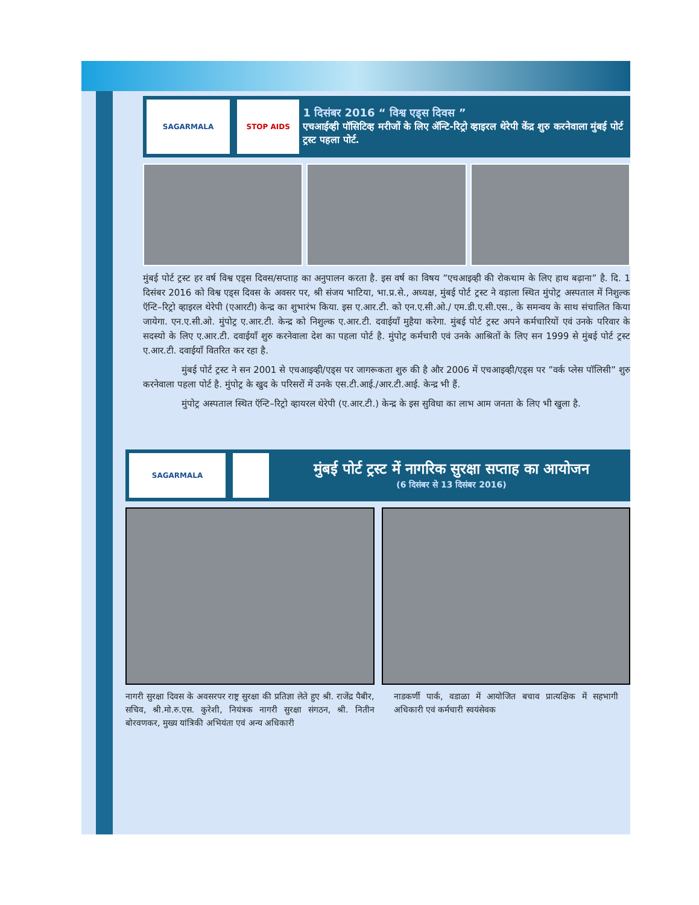SAGARMALA STOP AIDS
1 दिसंबर 2016 “ विश्व एड्स दिवस ”
एचआईव्ही पॉसिटिव्ह मरीजों के लिए ॲन्टि-रिट्रो व्हाइरल थेरेपी केंद्र शुरु करनेवाला मुंबई पोर्ट ट्रस्ट पहला पोर्ट.
मुंबई पोर्ट ट्रस्ट हर वर्ष विश्व एड्स दिवस/सप्ताह का अनुपालन करता है. इस वर्ष का विषय ”एचआइव्ही की रोकथाम के लिए हाथ बढ़ाना” है. दि. 1 दिसंबर 2016 को विश्व एड्स दिवस के अवसर पर, श्री संजय भाटिया, भा.प्र.से., अध्यक्ष, मुंबई पोर्ट ट्रस्ट ने वड़ाला स्थित मुंपोट्र अस्पताल में निशुल्क ऍन्टि–रिट्रो व्हाइरल थेरेपी (एआरटी) केन्द्र का शुभारंभ किया. इस ए.आर.टी. को एन.ए.सी.ओ./ एम.डी.ए.सी.एस., के समन्वय के साथ संचालित किया जायेगा. एन.ए.सी.ओ. मुंपोट्र ए.आर.टी. केन्द्र को निशुल्क ए.आर.टी. दवाईयाँ मुहैया करेगा. मुंबई पोर्ट ट्रस्ट अपने कर्मचारियों एवं उनके परिवार के सदस्यो के लिए ए.आर.टी. दवाईयाँ शुरु करनेवाला देश का पहला पोर्ट है. मुंपोट्र कर्मचारी एवं उनके आश्रितों के लिए सन 1999 से मुंबई पोर्ट ट्रस्ट ए.आर.टी. दवाईयाँ वितरित कर रहा है.
मुंबई पोर्ट ट्रस्ट ने सन 2001 से एचआइव्ही/एड्स पर जागरूकता शुरु की है और 2006 में एचआइव्ही/एड्स पर ”वर्क प्लेस पॉलिसी” शुरु करनेवाला पहला पोर्ट है. मुंपोट्र के खुद के परिसरों में उनके एस.टी.आई./आर.टी.आई. केन्द्र भी हैं.
मुंपोट्र अस्पताल स्थित ऍन्टि–रिट्रो व्हायरल थेरेपी (ए.आर.टी.) केन्द्र के इस सुविधा का लाभ आम जनता के लिए भी खुला है.
SAGARMALA
मुंबई पोर्ट ट्रस्ट में नागरिक सुरक्षा सप्ताह का आयोजन
(6 दिसंबर से 13 दिसंबर 2016)
नागरी सुरक्षा दिवस के अवसरपर राष्ट्र सुरक्षा की प्रतिज्ञा लेते हुए श्री. राजेंद्र पैबीर, सचिव, श्री.मो.रु.एस. कुरेशी, नियंत्रक नागरी सुरक्षा संगठन, श्री. नितीन बोरवणकर, मुख्य यांत्रिकी अभियंता एवं अन्य अधिकारी
नाडकर्णी पार्क, वडाळा में आयोजित बचाव प्रात्यक्षिक में सहभागी अधिकारी एवं कर्मचारी स्वयंसेवक